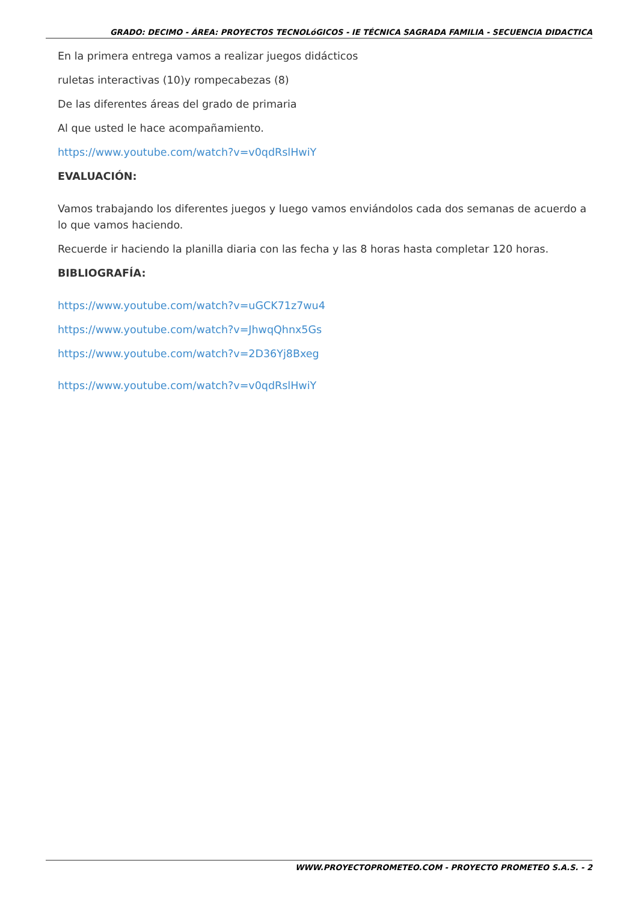GRADO: DECIMO - ÁREA: PROYECTOS TECNOLóGICOS - IE TÉCNICA SAGRADA FAMILIA - SECUENCIA DIDACTICA
En la primera entrega vamos a realizar juegos didácticos
ruletas interactivas (10)y rompecabezas (8)
De las diferentes áreas del grado de primaria
Al que usted le hace acompañamiento.
https://www.youtube.com/watch?v=v0qdRslHwiY
EVALUACIÓN:
Vamos trabajando los diferentes juegos y luego vamos enviándolos cada dos semanas de acuerdo a lo que vamos haciendo.
Recuerde ir haciendo la planilla diaria con las fecha y las 8 horas hasta completar 120 horas.
BIBLIOGRAFÍA:
https://www.youtube.com/watch?v=uGCK71z7wu4
https://www.youtube.com/watch?v=JhwqQhnx5Gs
https://www.youtube.com/watch?v=2D36Yj8Bxeg
https://www.youtube.com/watch?v=v0qdRslHwiY
WWW.PROYECTOPROMETEO.COM - PROYECTO PROMETEO S.A.S. - 2